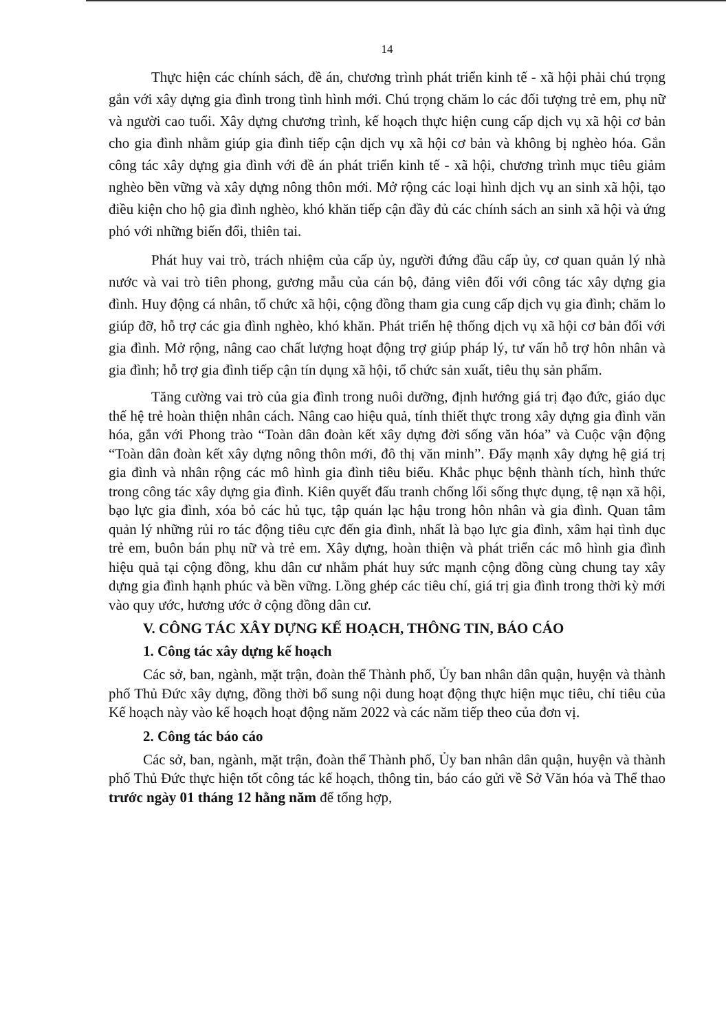14
Thực hiện các chính sách, đề án, chương trình phát triển kinh tế - xã hội phải chú trọng gắn với xây dựng gia đình trong tình hình mới. Chú trọng chăm lo các đối tượng trẻ em, phụ nữ và người cao tuổi. Xây dựng chương trình, kế hoạch thực hiện cung cấp dịch vụ xã hội cơ bản cho gia đình nhằm giúp gia đình tiếp cận dịch vụ xã hội cơ bản và không bị nghèo hóa. Gắn công tác xây dựng gia đình với đề án phát triển kinh tế - xã hội, chương trình mục tiêu giảm nghèo bền vững và xây dựng nông thôn mới. Mở rộng các loại hình dịch vụ an sinh xã hội, tạo điều kiện cho hộ gia đình nghèo, khó khăn tiếp cận đầy đủ các chính sách an sinh xã hội và ứng phó với những biến đổi, thiên tai.
Phát huy vai trò, trách nhiệm của cấp ủy, người đứng đầu cấp ủy, cơ quan quản lý nhà nước và vai trò tiên phong, gương mẫu của cán bộ, đảng viên đối với công tác xây dựng gia đình. Huy động cá nhân, tổ chức xã hội, cộng đồng tham gia cung cấp dịch vụ gia đình; chăm lo giúp đỡ, hỗ trợ các gia đình nghèo, khó khăn. Phát triển hệ thống dịch vụ xã hội cơ bản đối với gia đình. Mở rộng, nâng cao chất lượng hoạt động trợ giúp pháp lý, tư vấn hỗ trợ hôn nhân và gia đình; hỗ trợ gia đình tiếp cận tín dụng xã hội, tổ chức sản xuất, tiêu thụ sản phẩm.
Tăng cường vai trò của gia đình trong nuôi dưỡng, định hướng giá trị đạo đức, giáo dục thế hệ trẻ hoàn thiện nhân cách. Nâng cao hiệu quả, tính thiết thực trong xây dựng gia đình văn hóa, gắn với Phong trào “Toàn dân đoàn kết xây dựng đời sống văn hóa” và Cuộc vận động “Toàn dân đoàn kết xây dựng nông thôn mới, đô thị văn minh”. Đẩy mạnh xây dựng hệ giá trị gia đình và nhân rộng các mô hình gia đình tiêu biểu. Khắc phục bệnh thành tích, hình thức trong công tác xây dựng gia đình. Kiên quyết đấu tranh chống lối sống thực dụng, tệ nạn xã hội, bạo lực gia đình, xóa bỏ các hủ tục, tập quán lạc hậu trong hôn nhân và gia đình. Quan tâm quản lý những rủi ro tác động tiêu cực đến gia đình, nhất là bạo lực gia đình, xâm hại tình dục trẻ em, buôn bán phụ nữ và trẻ em. Xây dựng, hoàn thiện và phát triển các mô hình gia đình hiệu quả tại cộng đồng, khu dân cư nhằm phát huy sức mạnh cộng đồng cùng chung tay xây dựng gia đình hạnh phúc và bền vững. Lồng ghép các tiêu chí, giá trị gia đình trong thời kỳ mới vào quy ước, hương ước ở cộng đồng dân cư.
V. CÔNG TÁC XÂY DỰNG KẾ HOẠCH, THÔNG TIN, BÁO CÁO
1. Công tác xây dựng kế hoạch
Các sở, ban, ngành, mặt trận, đoàn thể Thành phố, Ủy ban nhân dân quận, huyện và thành phố Thủ Đức xây dựng, đồng thời bổ sung nội dung hoạt động thực hiện mục tiêu, chỉ tiêu của Kế hoạch này vào kế hoạch hoạt động năm 2022 và các năm tiếp theo của đơn vị.
2. Công tác báo cáo
Các sở, ban, ngành, mặt trận, đoàn thể Thành phố, Ủy ban nhân dân quận, huyện và thành phố Thủ Đức thực hiện tốt công tác kế hoạch, thông tin, báo cáo gửi về Sở Văn hóa và Thể thao trước ngày 01 tháng 12 hằng năm để tổng hợp,